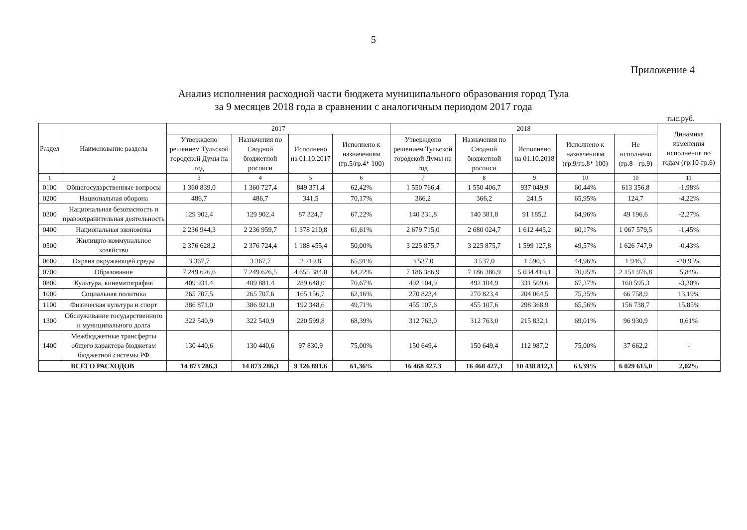5
Приложение 4
Анализ исполнения расходной части бюджета муниципального образования город Тула
за 9 месяцев 2018 года в сравнении с аналогичным периодом 2017 года
тыс.руб.
| Раздел | Наименование раздела | 2017 | | | | 2018 | | | | | Динамика изменения исполнения по годам (гр.10-гр.6) |
| --- | --- | --- | --- | --- | --- | --- | --- | --- | --- | --- | --- |
| | | Утверждено решением Тульской городской Думы на год | Назначения по Сводной бюджетной росписи | Исполнено на 01.10.2017 | Исполнено к назначениям (гр.5/гр.4* 100) | Утверждено решением Тульской городской Думы на год | Назначения по Сводной бюджетной росписи | Исполнено на 01.10.2018 | Исполнено к назначениям (гр.9/гр.8* 100) | Не исполнено (гр.8 - гр.9) | |
| 1 | 2 | 3 | 4 | 5 | 6 | 7 | 8 | 9 | 10 | 10 | 11 |
| 0100 | Общегосударственные вопросы | 1 360 839,0 | 1 360 727,4 | 849 371,4 | 62,42% | 1 550 766,4 | 1 550 406,7 | 937 049,9 | 60,44% | 613 356,8 | -1,98% |
| 0200 | Национальная оборона | 486,7 | 486,7 | 341,5 | 70,17% | 366,2 | 366,2 | 241,5 | 65,95% | 124,7 | -4,22% |
| 0300 | Национальная безопасность и правоохранительная деятельность | 129 902,4 | 129 902,4 | 87 324,7 | 67,22% | 140 331,8 | 140 381,8 | 91 185,2 | 64,96% | 49 196,6 | -2,27% |
| 0400 | Национальная экономика | 2 236 944,3 | 2 236 959,7 | 1 378 210,8 | 61,61% | 2 679 715,0 | 2 680 024,7 | 1 612 445,2 | 60,17% | 1 067 579,5 | -1,45% |
| 0500 | Жилищно-коммунальное хозяйство | 2 376 628,2 | 2 376 724,4 | 1 188 455,4 | 50,00% | 3 225 875,7 | 3 225 875,7 | 1 599 127,8 | 49,57% | 1 626 747,9 | -0,43% |
| 0600 | Охрана окружающей среды | 3 367,7 | 3 367,7 | 2 219,8 | 65,91% | 3 537,0 | 3 537,0 | 1 590,3 | 44,96% | 1 946,7 | -20,95% |
| 0700 | Образование | 7 249 626,6 | 7 249 626,5 | 4 655 384,0 | 64,22% | 7 186 386,9 | 7 186 386,9 | 5 034 410,1 | 70,05% | 2 151 976,8 | 5,84% |
| 0800 | Культура, кинематография | 409 931,4 | 409 881,4 | 289 648,0 | 70,67% | 492 104,9 | 492 104,9 | 331 509,6 | 67,37% | 160 595,3 | -3,30% |
| 1000 | Социальная политика | 265 707,5 | 265 707,6 | 165 156,7 | 62,16% | 270 823,4 | 270 823,4 | 204 064,5 | 75,35% | 66 758,9 | 13,19% |
| 1100 | Физическая культура и спорт | 386 871,0 | 386 921,0 | 192 348,6 | 49,71% | 455 107,6 | 455 107,6 | 298 368,9 | 65,56% | 156 738,7 | 15,85% |
| 1300 | Обслуживание государственного и муниципального долга | 322 540,9 | 322 540,9 | 220 599,8 | 68,39% | 312 763,0 | 312 763,0 | 215 832,1 | 69,01% | 96 930,9 | 0,61% |
| 1400 | Межбюджетные трансферты общего характера бюджетам бюджетной системы РФ | 130 440,6 | 130 440,6 | 97 830,9 | 75,00% | 150 649,4 | 150 649,4 | 112 987,2 | 75,00% | 37 662,2 | - |
| ВСЕГО РАСХОДОВ | | 14 873 286,3 | 14 873 286,3 | 9 126 891,6 | 61,36% | 16 468 427,3 | 16 468 427,3 | 10 438 812,3 | 63,39% | 6 029 615,0 | 2,02% |